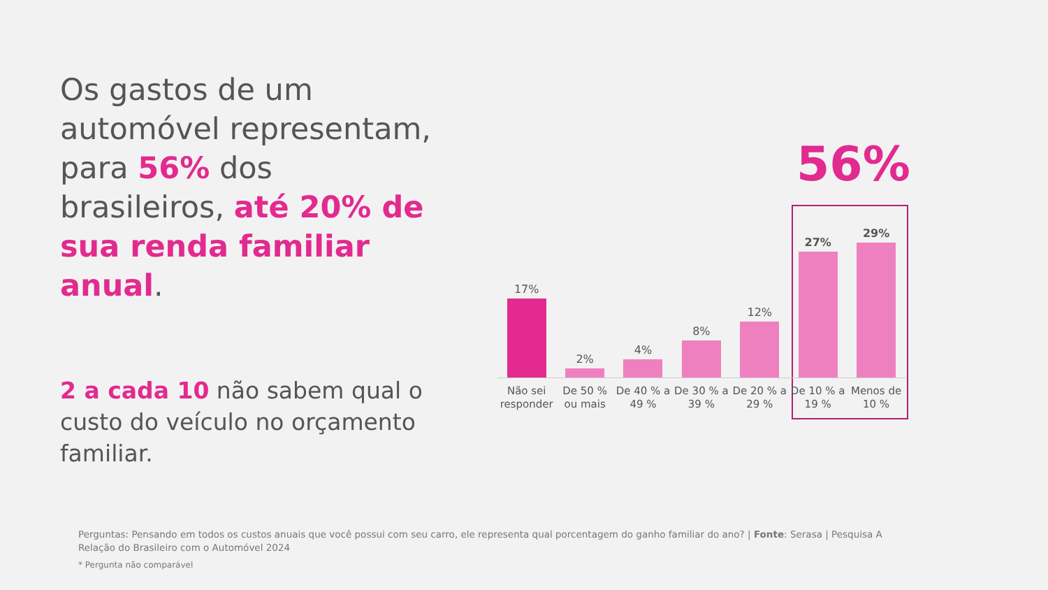Os gastos de um automóvel representam, para 56% dos brasileiros, até 20% de sua renda familiar anual.
2 a cada 10 não sabem qual o custo do veículo no orçamento familiar.
56%
17%
2%
4%
8%
12%
27%
29%
Não sei responder De 50 % ou mais De 40 % a 49 % De 30 % a 39 % De 20 % a 29 % De 10 % a 19 % Menos de 10 %
Perguntas: Pensando em todos os custos anuais que você possui com seu carro, ele representa qual porcentagem do ganho familiar do ano? | Fonte: Serasa | Pesquisa A Relação do Brasileiro com o Automóvel 2024
* Pergunta não comparável